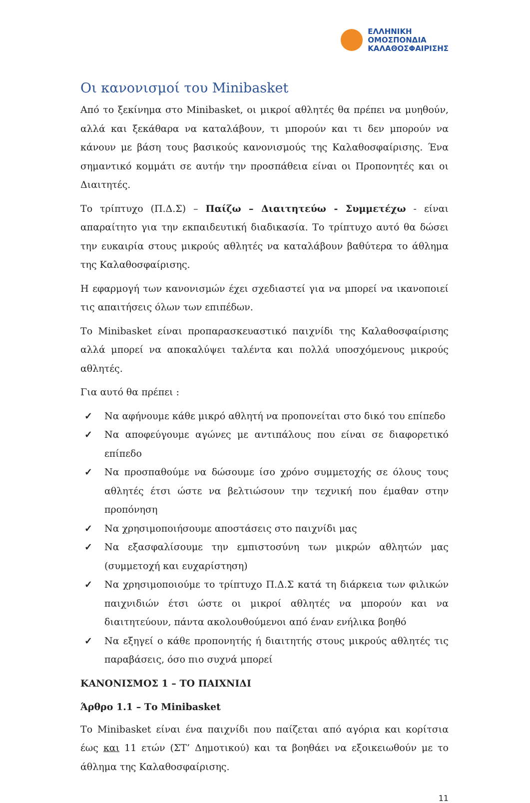ΕΛΛΗΝΙΚΗ
ΟΜΟΣΠΟΝΔΙΑ
ΚΑΛΑΘΟΣΦΑΙΡΙΣΗΣ
Οι κανονισμοί του Minibasket
Από το ξεκίνημα στο Minibasket, οι μικροί αθλητές θα πρέπει να μυηθούν, αλλά και ξεκάθαρα να καταλάβουν, τι μπορούν και τι δεν μπορούν να κάνουν με βάση τους βασικούς κανονισμούς της Καλαθοσφαίρισης. Ένα σημαντικό κομμάτι σε αυτήν την προσπάθεια είναι οι Προπονητές και οι Διαιτητές.
Το τρίπτυχο (Π.Δ.Σ) – Παίζω – Διαιτητεύω - Συμμετέχω - είναι απαραίτητο για την εκπαιδευτική διαδικασία. Το τρίπτυχο αυτό θα δώσει την ευκαιρία στους μικρούς αθλητές να καταλάβουν βαθύτερα το άθλημα της Καλαθοσφαίρισης.
Η εφαρμογή των κανονισμών έχει σχεδιαστεί για να μπορεί να ικανοποιεί τις απαιτήσεις όλων των επιπέδων.
Το Minibasket είναι προπαρασκευαστικό παιχνίδι της Καλαθοσφαίρισης αλλά μπορεί να αποκαλύψει ταλέντα και πολλά υποσχόμενους μικρούς αθλητές.
Για αυτό θα πρέπει :
✓ Να αφήνουμε κάθε μικρό αθλητή να προπονείται στο δικό του επίπεδο
✓ Να αποφεύγουμε αγώνες με αντιπάλους που είναι σε διαφορετικό επίπεδο
✓ Να προσπαθούμε να δώσουμε ίσο χρόνο συμμετοχής σε όλους τους αθλητές έτσι ώστε να βελτιώσουν την τεχνική που έμαθαν στην προπόνηση
✓ Να χρησιμοποιήσουμε αποστάσεις στο παιχνίδι μας
✓ Να εξασφαλίσουμε την εμπιστοσύνη των μικρών αθλητών μας (συμμετοχή και ευχαρίστηση)
✓ Να χρησιμοποιούμε το τρίπτυχο Π.Δ.Σ κατά τη διάρκεια των φιλικών παιχνιδιών έτσι ώστε οι μικροί αθλητές να μπορούν και να διαιτητεύουν, πάντα ακολουθούμενοι από έναν ενήλικα βοηθό
✓ Να εξηγεί ο κάθε προπονητής ή διαιτητής στους μικρούς αθλητές τις παραβάσεις, όσο πιο συχνά μπορεί
ΚΑΝΟΝΙΣΜΟΣ 1 – ΤΟ ΠΑΙΧΝΙΔΙ
Άρθρο 1.1 – Το Minibasket
Το Minibasket είναι ένα παιχνίδι που παίζεται από αγόρια και κορίτσια έως και 11 ετών (ΣΤ’ Δημοτικού) και τα βοηθάει να εξοικειωθούν με το άθλημα της Καλαθοσφαίρισης.
11